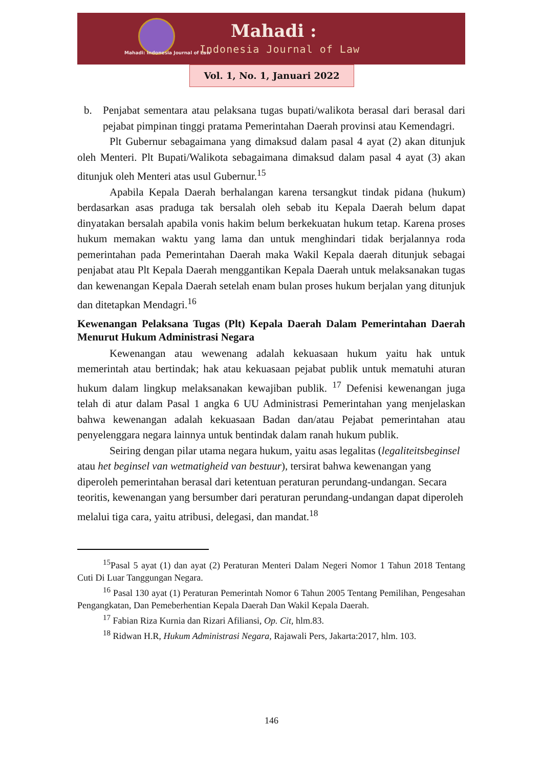Mahadi: Indonesia Journal of Law
Mahadi :
Indonesia Journal of Law
Vol. 1, No. 1, Januari 2022
b. Penjabat sementara atau pelaksana tugas bupati/walikota berasal dari berasal dari pejabat pimpinan tinggi pratama Pemerintahan Daerah provinsi atau Kemendagri.
Plt Gubernur sebagaimana yang dimaksud dalam pasal 4 ayat (2) akan ditunjuk oleh Menteri. Plt Bupati/Walikota sebagaimana dimaksud dalam pasal 4 ayat (3) akan ditunjuk oleh Menteri atas usul Gubernur.<sup>15</sup>
Apabila Kepala Daerah berhalangan karena tersangkut tindak pidana (hukum) berdasarkan asas praduga tak bersalah oleh sebab itu Kepala Daerah belum dapat dinyatakan bersalah apabila vonis hakim belum berkekuatan hukum tetap. Karena proses hukum memakan waktu yang lama dan untuk menghindari tidak berjalannya roda pemerintahan pada Pemerintahan Daerah maka Wakil Kepala daerah ditunjuk sebagai penjabat atau Plt Kepala Daerah menggantikan Kepala Daerah untuk melaksanakan tugas dan kewenangan Kepala Daerah setelah enam bulan proses hukum berjalan yang ditunjuk dan ditetapkan Mendagri.<sup>16</sup>
Kewenangan Pelaksana Tugas (Plt) Kepala Daerah Dalam Pemerintahan Daerah Menurut Hukum Administrasi Negara
Kewenangan atau wewenang adalah kekuasaan hukum yaitu hak untuk memerintah atau bertindak; hak atau kekuasaan pejabat publik untuk mematuhi aturan hukum dalam lingkup melaksanakan kewajiban publik. <sup>17</sup> Defenisi kewenangan juga telah di atur dalam Pasal 1 angka 6 UU Administrasi Pemerintahan yang menjelaskan bahwa kewenangan adalah kekuasaan Badan dan/atau Pejabat pemerintahan atau penyelenggara negara lainnya untuk bentindak dalam ranah hukum publik.
Seiring dengan pilar utama negara hukum, yaitu asas legalitas (legaliteitsbeginsel atau het beginsel van wetmatigheid van bestuur), tersirat bahwa kewenangan yang diperoleh pemerintahan berasal dari ketentuan peraturan perundang-undangan. Secara teoritis, kewenangan yang bersumber dari peraturan perundang-undangan dapat diperoleh melalui tiga cara, yaitu atribusi, delegasi, dan mandat.<sup>18</sup>
<sup>15</sup> Pasal 5 ayat (1) dan ayat (2) Peraturan Menteri Dalam Negeri Nomor 1 Tahun 2018 Tentang Cuti Di Luar Tanggungan Negara.
<sup>16</sup> Pasal 130 ayat (1) Peraturan Pemerintah Nomor 6 Tahun 2005 Tentang Pemilihan, Pengesahan Pengangkatan, Dan Pemeberhentian Kepala Daerah Dan Wakil Kepala Daerah.
<sup>17</sup> Fabian Riza Kurnia dan Rizari Afiliansi, Op. Cit, hlm.83.
<sup>18</sup> Ridwan H.R, Hukum Administrasi Negara, Rajawali Pers, Jakarta:2017, hlm. 103.
146